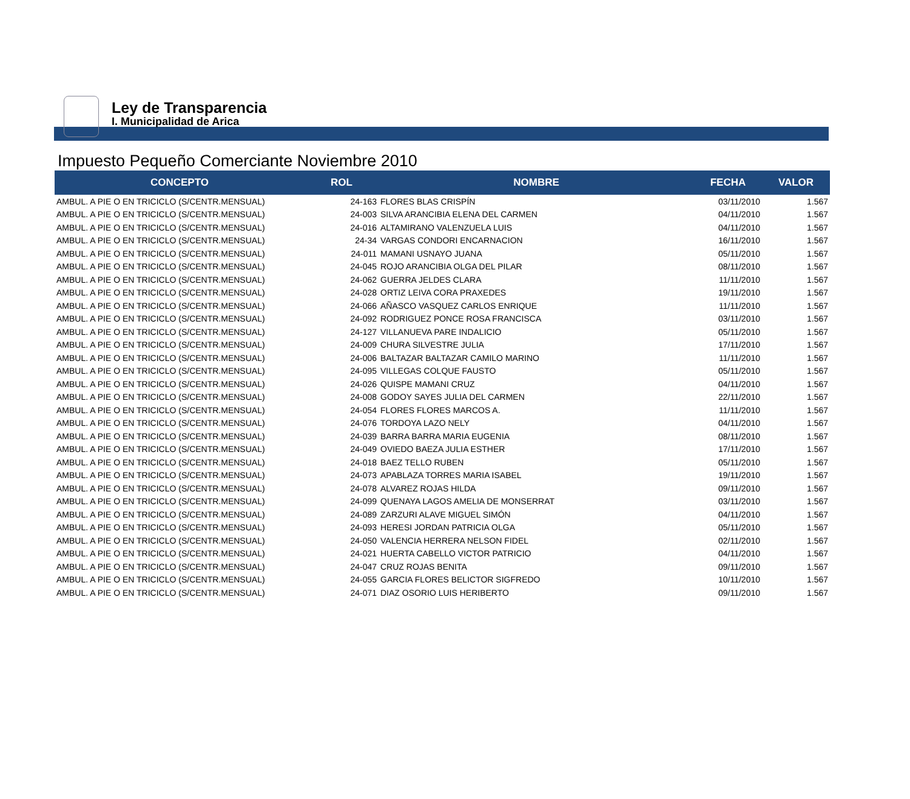Ley de Transparencia
I. Municipalidad de Arica
Impuesto Pequeño Comerciante Noviembre 2010
| CONCEPTO | ROL | NOMBRE | FECHA | VALOR |
| --- | --- | --- | --- | --- |
| AMBUL. A PIE O EN TRICICLO (S/CENTR.MENSUAL) | 24-163 | FLORES BLAS CRISPÍN | 03/11/2010 | 1.567 |
| AMBUL. A PIE O EN TRICICLO (S/CENTR.MENSUAL) | 24-003 | SILVA ARANCIBIA ELENA DEL CARMEN | 04/11/2010 | 1.567 |
| AMBUL. A PIE O EN TRICICLO (S/CENTR.MENSUAL) | 24-016 | ALTAMIRANO VALENZUELA LUIS | 04/11/2010 | 1.567 |
| AMBUL. A PIE O EN TRICICLO (S/CENTR.MENSUAL) | 24-34 | VARGAS CONDORI ENCARNACION | 16/11/2010 | 1.567 |
| AMBUL. A PIE O EN TRICICLO (S/CENTR.MENSUAL) | 24-011 | MAMANI USNAYO JUANA | 05/11/2010 | 1.567 |
| AMBUL. A PIE O EN TRICICLO (S/CENTR.MENSUAL) | 24-045 | ROJO ARANCIBIA OLGA DEL PILAR | 08/11/2010 | 1.567 |
| AMBUL. A PIE O EN TRICICLO (S/CENTR.MENSUAL) | 24-062 | GUERRA JELDES CLARA | 11/11/2010 | 1.567 |
| AMBUL. A PIE O EN TRICICLO (S/CENTR.MENSUAL) | 24-028 | ORTIZ LEIVA CORA PRAXEDES | 19/11/2010 | 1.567 |
| AMBUL. A PIE O EN TRICICLO (S/CENTR.MENSUAL) | 24-066 | AÑASCO VASQUEZ CARLOS ENRIQUE | 11/11/2010 | 1.567 |
| AMBUL. A PIE O EN TRICICLO (S/CENTR.MENSUAL) | 24-092 | RODRIGUEZ PONCE ROSA FRANCISCA | 03/11/2010 | 1.567 |
| AMBUL. A PIE O EN TRICICLO (S/CENTR.MENSUAL) | 24-127 | VILLANUEVA PARE INDALICIO | 05/11/2010 | 1.567 |
| AMBUL. A PIE O EN TRICICLO (S/CENTR.MENSUAL) | 24-009 | CHURA SILVESTRE JULIA | 17/11/2010 | 1.567 |
| AMBUL. A PIE O EN TRICICLO (S/CENTR.MENSUAL) | 24-006 | BALTAZAR BALTAZAR CAMILO MARINO | 11/11/2010 | 1.567 |
| AMBUL. A PIE O EN TRICICLO (S/CENTR.MENSUAL) | 24-095 | VILLEGAS COLQUE FAUSTO | 05/11/2010 | 1.567 |
| AMBUL. A PIE O EN TRICICLO (S/CENTR.MENSUAL) | 24-026 | QUISPE MAMANI CRUZ | 04/11/2010 | 1.567 |
| AMBUL. A PIE O EN TRICICLO (S/CENTR.MENSUAL) | 24-008 | GODOY SAYES JULIA DEL CARMEN | 22/11/2010 | 1.567 |
| AMBUL. A PIE O EN TRICICLO (S/CENTR.MENSUAL) | 24-054 | FLORES FLORES MARCOS A. | 11/11/2010 | 1.567 |
| AMBUL. A PIE O EN TRICICLO (S/CENTR.MENSUAL) | 24-076 | TORDOYA LAZO NELY | 04/11/2010 | 1.567 |
| AMBUL. A PIE O EN TRICICLO (S/CENTR.MENSUAL) | 24-039 | BARRA BARRA MARIA EUGENIA | 08/11/2010 | 1.567 |
| AMBUL. A PIE O EN TRICICLO (S/CENTR.MENSUAL) | 24-049 | OVIEDO BAEZA JULIA ESTHER | 17/11/2010 | 1.567 |
| AMBUL. A PIE O EN TRICICLO (S/CENTR.MENSUAL) | 24-018 | BAEZ TELLO RUBEN | 05/11/2010 | 1.567 |
| AMBUL. A PIE O EN TRICICLO (S/CENTR.MENSUAL) | 24-073 | APABLAZA TORRES MARIA ISABEL | 19/11/2010 | 1.567 |
| AMBUL. A PIE O EN TRICICLO (S/CENTR.MENSUAL) | 24-078 | ALVAREZ ROJAS HILDA | 09/11/2010 | 1.567 |
| AMBUL. A PIE O EN TRICICLO (S/CENTR.MENSUAL) | 24-099 | QUENAYA LAGOS AMELIA DE MONSERRAT | 03/11/2010 | 1.567 |
| AMBUL. A PIE O EN TRICICLO (S/CENTR.MENSUAL) | 24-089 | ZARZURI ALAVE MIGUEL SIMÓN | 04/11/2010 | 1.567 |
| AMBUL. A PIE O EN TRICICLO (S/CENTR.MENSUAL) | 24-093 | HERESI JORDAN PATRICIA OLGA | 05/11/2010 | 1.567 |
| AMBUL. A PIE O EN TRICICLO (S/CENTR.MENSUAL) | 24-050 | VALENCIA HERRERA NELSON FIDEL | 02/11/2010 | 1.567 |
| AMBUL. A PIE O EN TRICICLO (S/CENTR.MENSUAL) | 24-021 | HUERTA CABELLO VICTOR PATRICIO | 04/11/2010 | 1.567 |
| AMBUL. A PIE O EN TRICICLO (S/CENTR.MENSUAL) | 24-047 | CRUZ ROJAS BENITA | 09/11/2010 | 1.567 |
| AMBUL. A PIE O EN TRICICLO (S/CENTR.MENSUAL) | 24-055 | GARCIA FLORES BELICTOR SIGFREDO | 10/11/2010 | 1.567 |
| AMBUL. A PIE O EN TRICICLO (S/CENTR.MENSUAL) | 24-071 | DIAZ OSORIO LUIS HERIBERTO | 09/11/2010 | 1.567 |